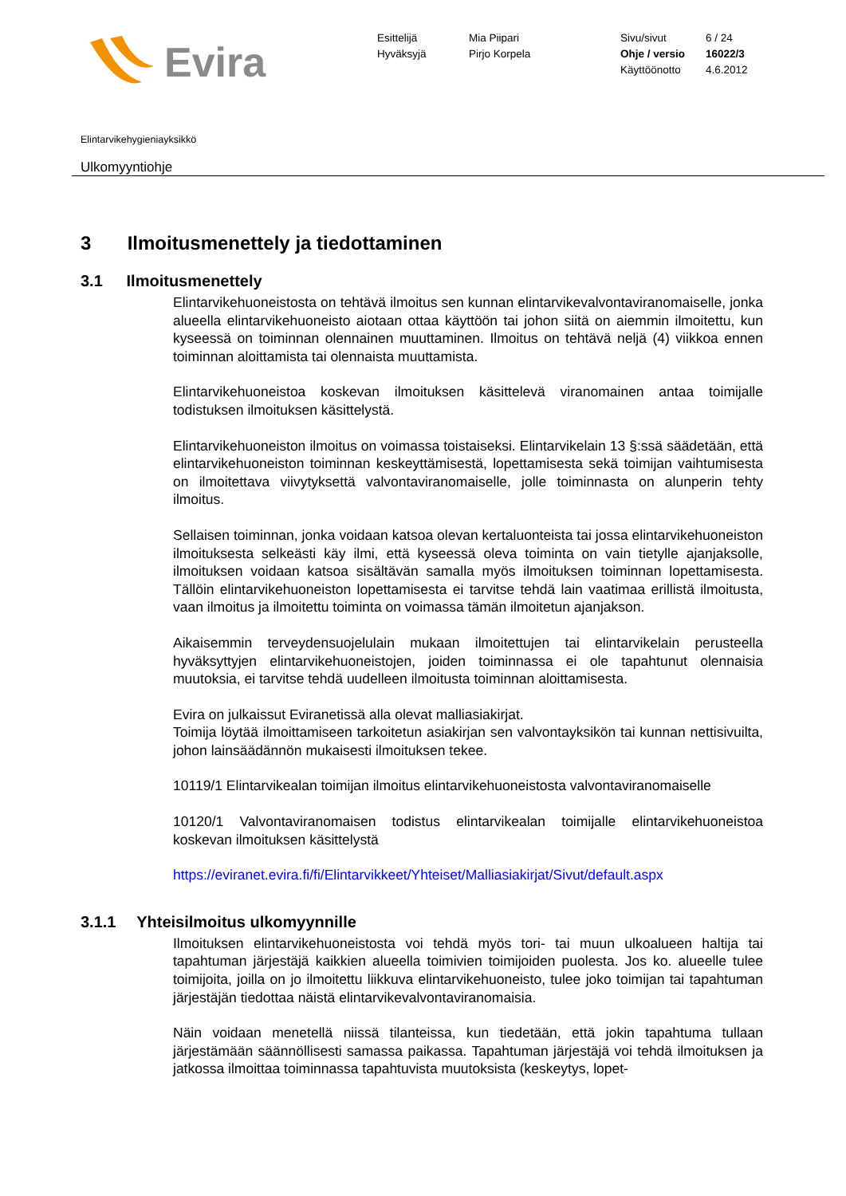Evira
Esittelijä
Hyväksyjä
Mia Piipari
Pirjo Korpela
Sivu/sivut
Ohje / versio
Käyttöönotto
6 / 24
16022/3
4.6.2012
Elintarvikehygieniayksikkö
Ulkomyyntiohje
3 Ilmoitusmenettely ja tiedottaminen
3.1 Ilmoitusmenettely
Elintarvikehuoneistosta on tehtävä ilmoitus sen kunnan elintarvikevalvontaviranomaiselle, jonka alueella elintarvikehuoneisto aiotaan ottaa käyttöön tai johon siitä on aiemmin ilmoitettu, kun kyseessä on toiminnan olennainen muuttaminen. Ilmoitus on tehtävä neljä (4) viikkoa ennen toiminnan aloittamista tai olennaista muuttamista.
Elintarvikehuoneistoa koskevan ilmoituksen käsittelevä viranomainen antaa toimijalle todistuksen ilmoituksen käsittelystä.
Elintarvikehuoneiston ilmoitus on voimassa toistaiseksi. Elintarvikelain 13 §:ssä säädetään, että elintarvikehuoneiston toiminnan keskeyttämisestä, lopettamisesta sekä toimijan vaihtumisesta on ilmoitettava viivytyksettä valvontaviranomaiselle, jolle toiminnasta on alunperin tehty ilmoitus.
Sellaisen toiminnan, jonka voidaan katsoa olevan kertaluonteista tai jossa elintarvikehuoneiston ilmoituksesta selkeästi käy ilmi, että kyseessä oleva toiminta on vain tietylle ajanjaksolle, ilmoituksen voidaan katsoa sisältävän samalla myös ilmoituksen toiminnan lopettamisesta. Tällöin elintarvikehuoneiston lopettamisesta ei tarvitse tehdä lain vaatimaa erillistä ilmoitusta, vaan ilmoitus ja ilmoitettu toiminta on voimassa tämän ilmoitetun ajanjakson.
Aikaisemmin terveydensuojelulain mukaan ilmoitettujen tai elintarvikelain perusteella hyväksyttyjen elintarvikehuoneistojen, joiden toiminnassa ei ole tapahtunut olennaisia muutoksia, ei tarvitse tehdä uudelleen ilmoitusta toiminnan aloittamisesta.
Evira on julkaissut Eviranetissä alla olevat malliasiakirjat.
Toimija löytää ilmoittamiseen tarkoitetun asiakirjan sen valvontayksikön tai kunnan nettisivuilta, johon lainsäädännön mukaisesti ilmoituksen tekee.
10119/1 Elintarvikealan toimijan ilmoitus elintarvikehuoneistosta valvontaviranomaiselle
10120/1 Valvontaviranomaisen todistus elintarvikealan toimijalle elintarvikehuoneistoa koskevan ilmoituksen käsittelystä
https://eviranet.evira.fi/fi/Elintarvikkeet/Yhteiset/Malliasiakirjat/Sivut/default.aspx
3.1.1 Yhteisilmoitus ulkomyynnille
Ilmoituksen elintarvikehuoneistosta voi tehdä myös tori- tai muun ulkoalueen haltija tai tapahtuman järjestäjä kaikkien alueella toimivien toimijoiden puolesta. Jos ko. alueelle tulee toimijoita, joilla on jo ilmoitettu liikkuva elintarvikehuoneisto, tulee joko toimijan tai tapahtuman järjestäjän tiedottaa näistä elintarvikevalvontaviranomaisia.
Näin voidaan menetellä niissä tilanteissa, kun tiedetään, että jokin tapahtuma tullaan järjestämään säännöllisesti samassa paikassa. Tapahtuman järjestäjä voi tehdä ilmoituksen ja jatkossa ilmoittaa toiminnassa tapahtuvista muutoksista (keskeytys, lopet-